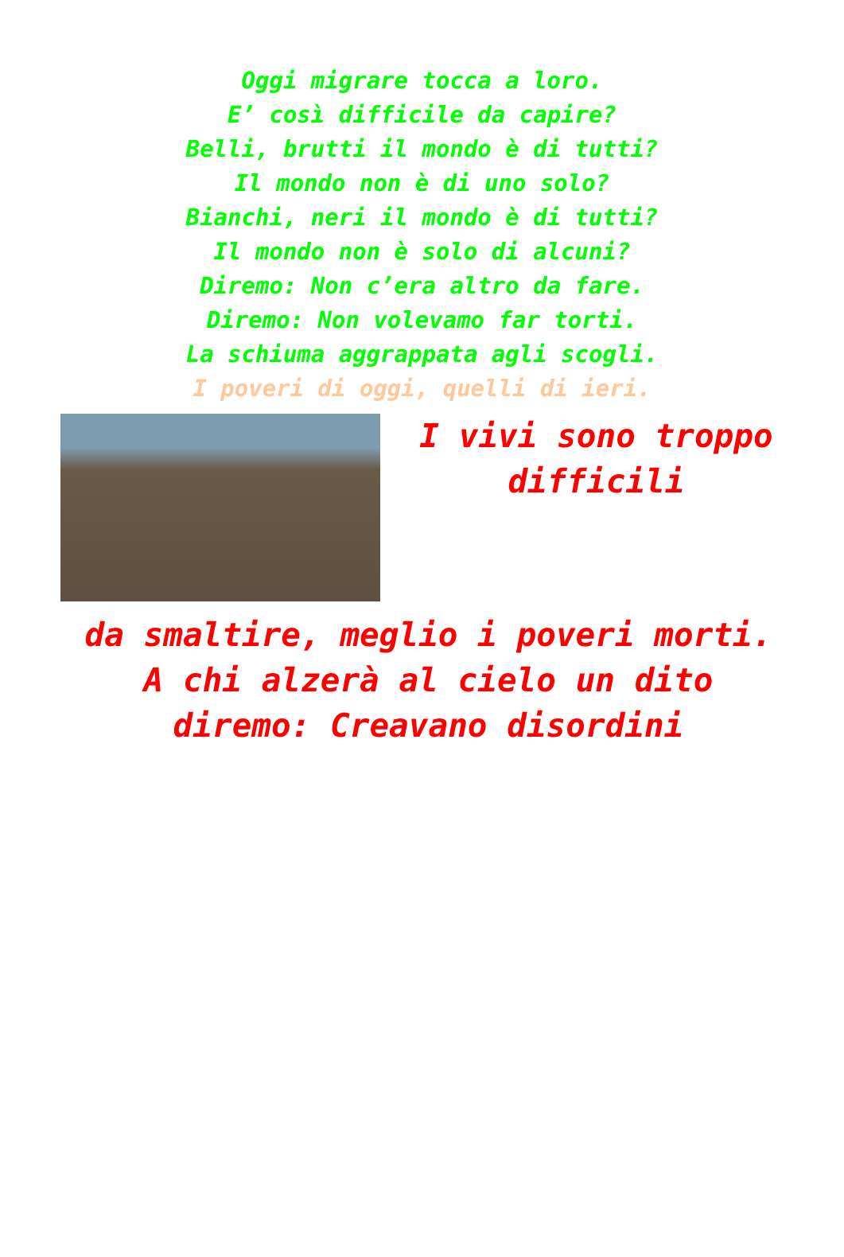Oggi migrare tocca a loro.
E’ così difficile da capire?
Belli, brutti il mondo è di tutti?
Il mondo non è di uno solo?
Bianchi, neri il mondo è di tutti?
Il mondo non è solo di alcuni?
Diremo: Non c’era altro da fare.
Diremo: Non volevamo far torti.
La schiuma aggrappata agli scogli.
I poveri di oggi, quelli di ieri.
I vivi sono troppo difficili
da smaltire, meglio i poveri morti.
A chi alzerà al cielo un dito
diremo: Creavano disordini